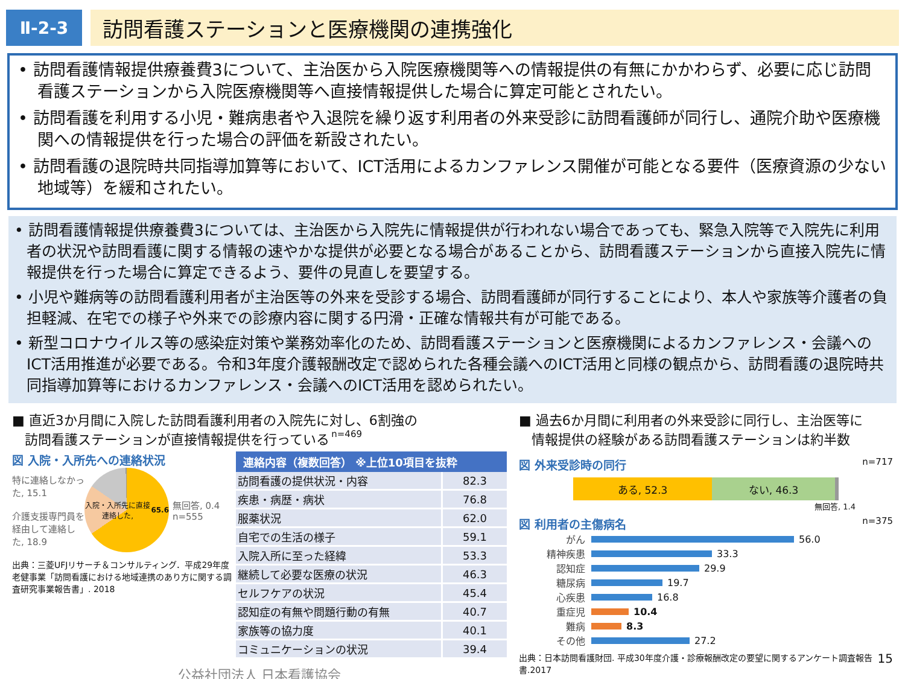Ⅱ-2-3
訪問看護ステーションと医療機関の連携強化
• 訪問看護情報提供療養費3について、主治医から入院医療機関等への情報提供の有無にかかわらず、必要に応じ訪問看護ステーションから入院医療機関等へ直接情報提供した場合に算定可能とされたい。
• 訪問看護を利用する小児・難病患者や入退院を繰り返す利用者の外来受診に訪問看護師が同行し、通院介助や医療機関への情報提供を行った場合の評価を新設されたい。
• 訪問看護の退院時共同指導加算等において、ICT活用によるカンファレンス開催が可能となる要件（医療資源の少ない地域等）を緩和されたい。
• 訪問看護情報提供療養費3については、主治医から入院先に情報提供が行われない場合であっても、緊急入院等で入院先に利用者の状況や訪問看護に関する情報の速やかな提供が必要となる場合があることから、訪問看護ステーションから直接入院先に情報提供を行った場合に算定できるよう、要件の見直しを要望する。
• 小児や難病等の訪問看護利用者が主治医等の外来を受診する場合、訪問看護師が同行することにより、本人や家族等介護者の負担軽減、在宅での様子や外来での診療内容に関する円滑・正確な情報共有が可能である。
• 新型コロナウイルス等の感染症対策や業務効率化のため、訪問看護ステーションと医療機関によるカンファレンス・会議へのICT活用推進が必要である。令和3年度介護報酬改定で認められた各種会議へのICT活用と同様の観点から、訪問看護の退院時共同指導加算等におけるカンファレンス・会議へのICT活用を認められたい。
■ 直近3か月間に入院した訪問看護利用者の入院先に対し、6割強の
訪問看護ステーションが直接情報提供を行っている n=469
図 入院・入所先への連絡状況
特に連絡しなかった, 15.1
介護支援専門員を経由して連絡した, 18.9
入院・入所先に直接連絡した, 65.6
無回答, 0.4
n=555
出典：三菱UFJリサーチ＆コンサルティング．平成29年度老健事業「訪問看護における地域連携のあり方に関する調査研究事業報告書」. 2018
| 連絡内容（複数回答） ※上位10項目を抜粋 | |
| --- | --- |
| 訪問看護の提供状況・内容 | 82.3 |
| 疾患・病歴・病状 | 76.8 |
| 服薬状況 | 62.0 |
| 自宅での生活の様子 | 59.1 |
| 入院入所に至った経緯 | 53.3 |
| 継続して必要な医療の状況 | 46.3 |
| セルフケアの状況 | 45.4 |
| 認知症の有無や問題行動の有無 | 40.7 |
| 家族等の協力度 | 40.1 |
| コミュニケーションの状況 | 39.4 |
公益社団法人 日本看護協会
■ 過去6か月間に利用者の外来受診に同行し、主治医等に
情報提供の経験がある訪問看護ステーションは約半数
図 外来受診時の同行 n=717
ある, 52.3 ない, 46.3
無回答, 1.4
図 利用者の主傷病名 n=375
がん
56.0
精神疾患
33.3
認知症
29.9
糖尿病
19.7
心疾患
16.8
重症児 10.4
難病 8.3
その他
27.2
出典：日本訪問看護財団. 平成30年度介護・診療報酬改定の要望に関するアンケート調査報告書.2017
15